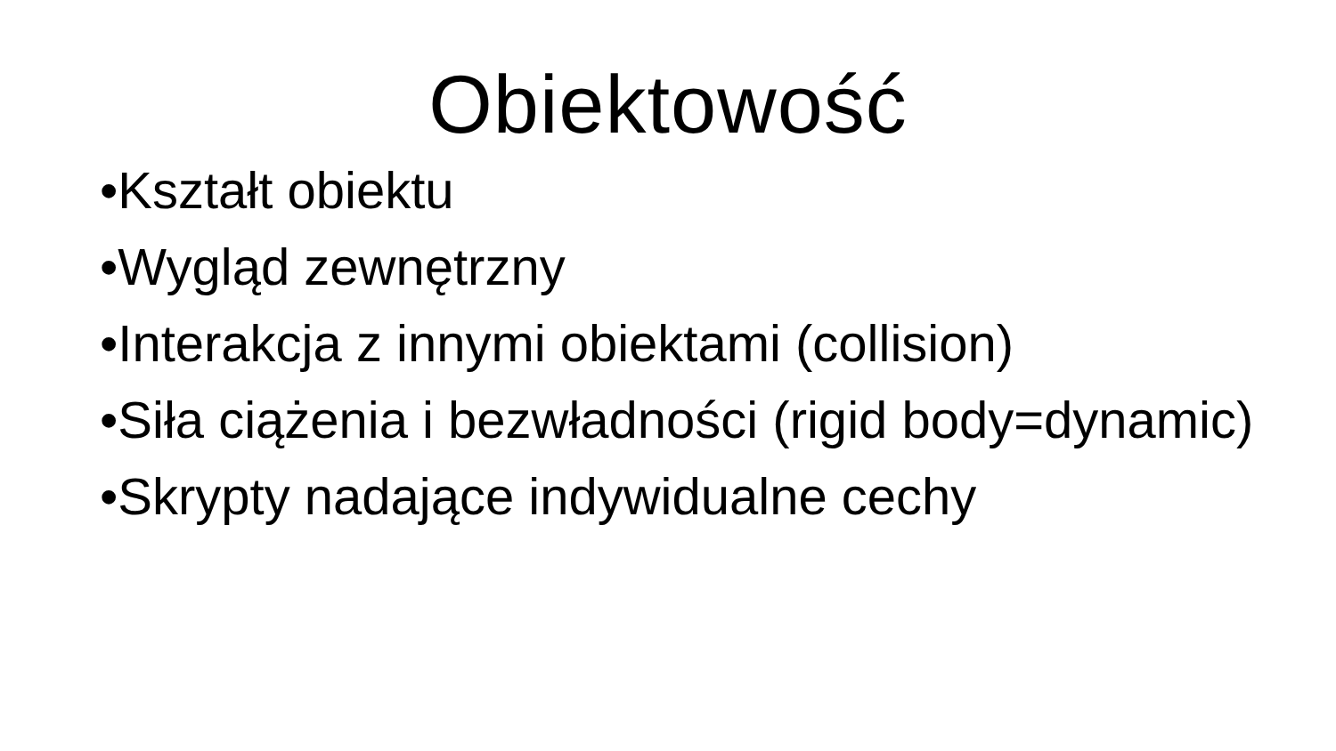Obiektowość
•Kształt obiektu
•Wygląd zewnętrzny
•Interakcja z innymi obiektami (collision)
•Siła ciążenia i bezwładności (rigid body=dynamic)
•Skrypty nadające indywidualne cechy